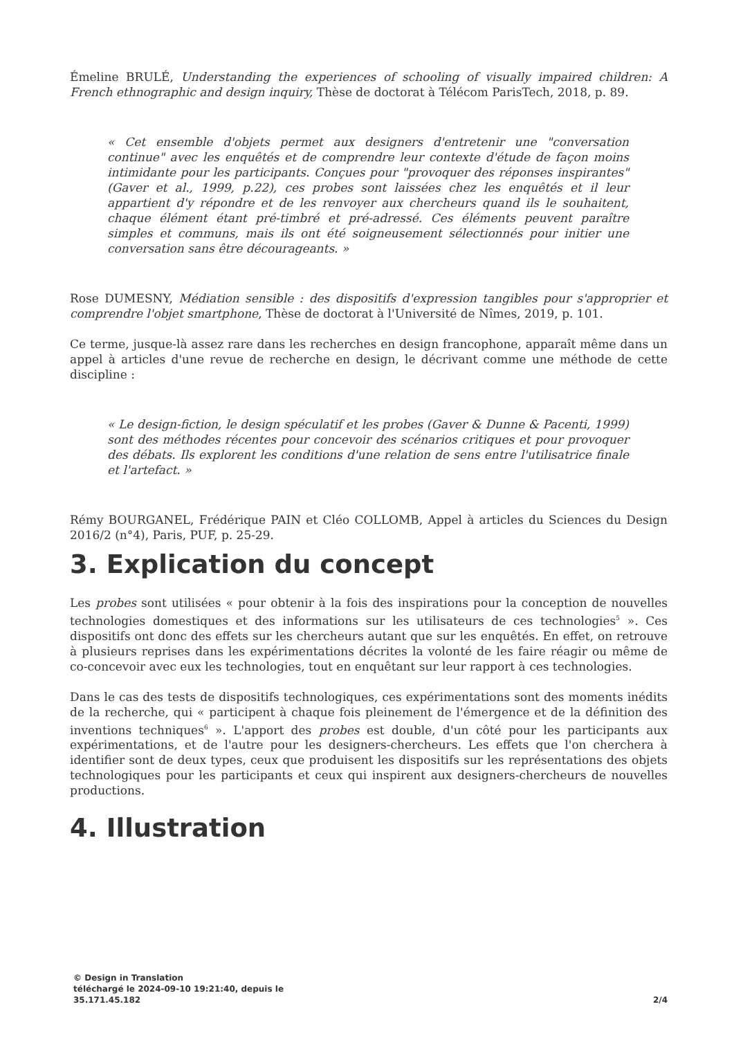Émeline BRULÉ, Understanding the experiences of schooling of visually impaired children: A French ethnographic and design inquiry, Thèse de doctorat à Télécom ParisTech, 2018, p. 89.
« Cet ensemble d'objets permet aux designers d'entretenir une "conversation continue" avec les enquêtés et de comprendre leur contexte d'étude de façon moins intimidante pour les participants. Conçues pour "provoquer des réponses inspirantes" (Gaver et al., 1999, p.22), ces probes sont laissées chez les enquêtés et il leur appartient d'y répondre et de les renvoyer aux chercheurs quand ils le souhaitent, chaque élément étant pré-timbré et pré-adressé. Ces éléments peuvent paraître simples et communs, mais ils ont été soigneusement sélectionnés pour initier une conversation sans être décourageants. »
Rose DUMESNY, Médiation sensible : des dispositifs d'expression tangibles pour s'approprier et comprendre l'objet smartphone, Thèse de doctorat à l'Université de Nîmes, 2019, p. 101.
Ce terme, jusque-là assez rare dans les recherches en design francophone, apparaît même dans un appel à articles d'une revue de recherche en design, le décrivant comme une méthode de cette discipline :
« Le design-fiction, le design spéculatif et les probes (Gaver & Dunne & Pacenti, 1999) sont des méthodes récentes pour concevoir des scénarios critiques et pour provoquer des débats. Ils explorent les conditions d'une relation de sens entre l'utilisatrice finale et l'artefact. »
Rémy BOURGANEL, Frédérique PAIN et Cléo COLLOMB, Appel à articles du Sciences du Design 2016/2 (n°4), Paris, PUF, p. 25-29.
3. Explication du concept
Les probes sont utilisées « pour obtenir à la fois des inspirations pour la conception de nouvelles technologies domestiques et des informations sur les utilisateurs de ces technologies<sup>5</sup> ». Ces dispositifs ont donc des effets sur les chercheurs autant que sur les enquêtés. En effet, on retrouve à plusieurs reprises dans les expérimentations décrites la volonté de les faire réagir ou même de co-concevoir avec eux les technologies, tout en enquêtant sur leur rapport à ces technologies.
Dans le cas des tests de dispositifs technologiques, ces expérimentations sont des moments inédits de la recherche, qui « participent à chaque fois pleinement de l'émergence et de la définition des inventions techniques<sup>6</sup> ». L'apport des probes est double, d'un côté pour les participants aux expérimentations, et de l'autre pour les designers-chercheurs. Les effets que l'on cherchera à identifier sont de deux types, ceux que produisent les dispositifs sur les représentations des objets technologiques pour les participants et ceux qui inspirent aux designers-chercheurs de nouvelles productions.
4. Illustration
© Design in Translation
téléchargé le 2024-09-10 19:21:40, depuis le
35.171.45.182
2/4